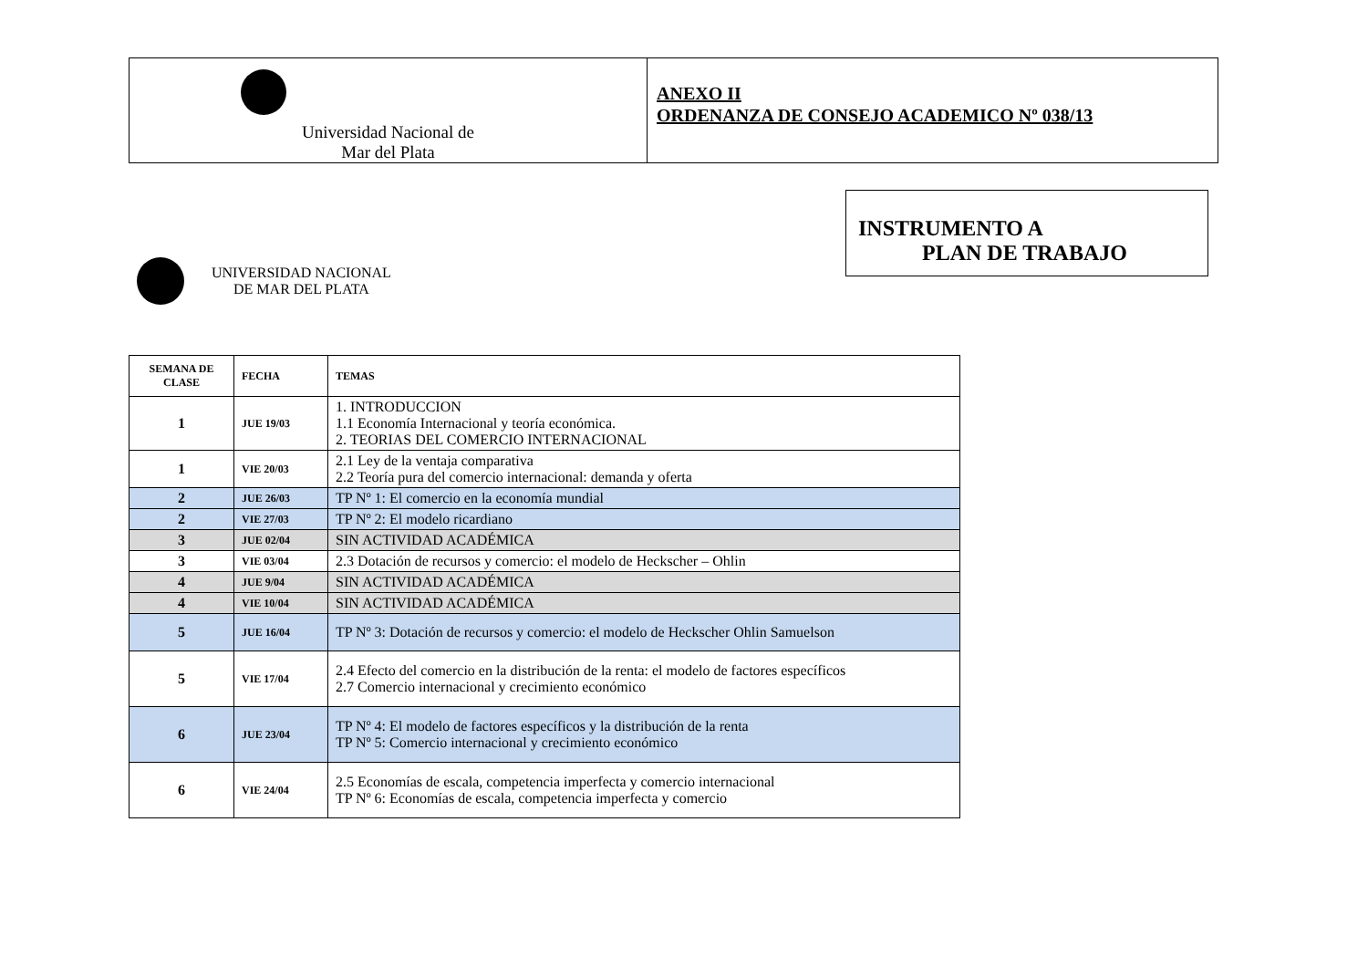Universidad Nacional de
Mar del Plata
ANEXO II
ORDENANZA DE CONSEJO ACADEMICO Nº 038/13
INSTRUMENTO A
PLAN DE TRABAJO
UNIVERSIDAD NACIONAL
DE MAR DEL PLATA
| SEMANA DE CLASE | FECHA | TEMAS |
| --- | --- | --- |
| 1 | JUE 19/03 | 1. INTRODUCCION 1.1 Economía Internacional y teoría económica. 2. TEORIAS DEL COMERCIO INTERNACIONAL |
| 1 | VIE 20/03 | 2.1 Ley de la ventaja comparativa 2.2 Teoría pura del comercio internacional: demanda y oferta |
| 2 | JUE 26/03 | TP Nº 1: El comercio en la economía mundial |
| 2 | VIE 27/03 | TP Nº 2: El modelo ricardiano |
| 3 | JUE 02/04 | SIN ACTIVIDAD ACADÉMICA |
| 3 | VIE 03/04 | 2.3 Dotación de recursos y comercio: el modelo de Heckscher – Ohlin |
| 4 | JUE 9/04 | SIN ACTIVIDAD ACADÉMICA |
| 4 | VIE 10/04 | SIN ACTIVIDAD ACADÉMICA |
| 5 | JUE 16/04 | TP Nº 3: Dotación de recursos y comercio: el modelo de Heckscher Ohlin Samuelson |
| 5 | VIE 17/04 | 2.4 Efecto del comercio en la distribución de la renta: el modelo de factores específicos 2.7 Comercio internacional y crecimiento económico |
| 6 | JUE 23/04 | TP Nº 4: El modelo de factores específicos y la distribución de la renta TP Nº 5: Comercio internacional y crecimiento económico |
| 6 | VIE 24/04 | 2.5 Economías de escala, competencia imperfecta y comercio internacional TP Nº 6: Economías de escala, competencia imperfecta y comercio |